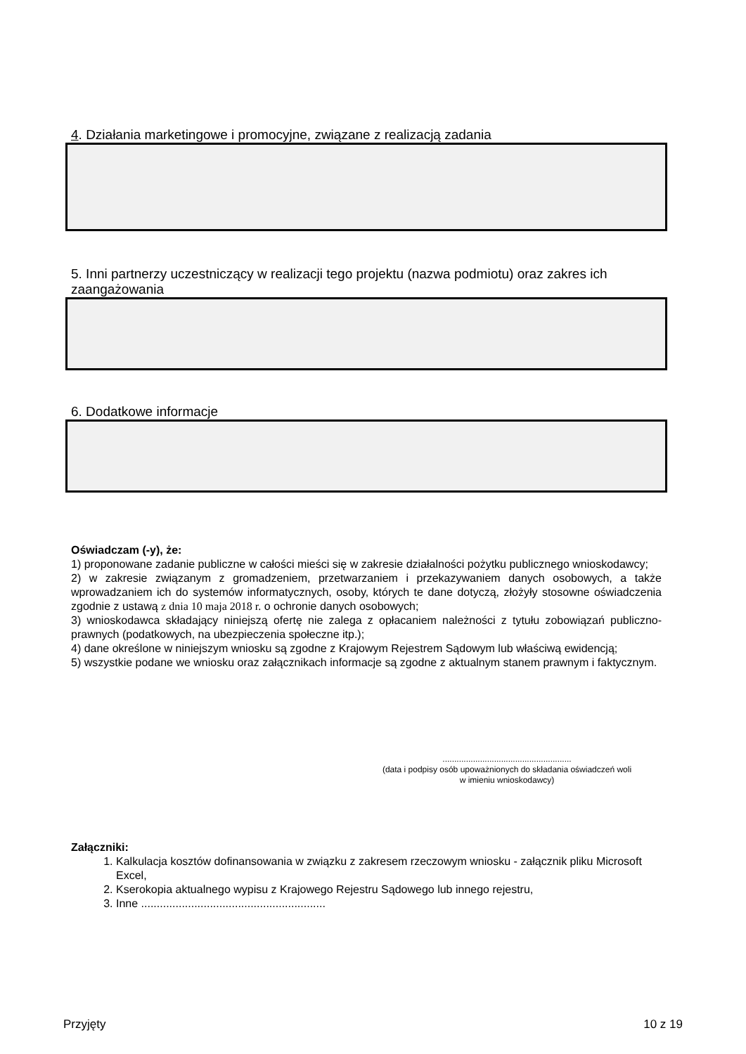4. Działania marketingowe i promocyjne, związane z realizacją zadania
5. Inni partnerzy uczestniczący w realizacji tego projektu (nazwa podmiotu) oraz zakres ich zaangażowania
6. Dodatkowe informacje
Oświadczam (-y), że:
1) proponowane zadanie publiczne w całości mieści się w zakresie działalności pożytku publicznego wnioskodawcy;
2) w zakresie związanym z gromadzeniem, przetwarzaniem i przekazywaniem danych osobowych, a także wprowadzaniem ich do systemów informatycznych, osoby, których te dane dotyczą, złożyły stosowne oświadczenia zgodnie z ustawą z dnia 10 maja 2018 r. o ochronie danych osobowych;
3) wnioskodawca składający niniejszą ofertę nie zalega z opłacaniem należności z tytułu zobowiązań publiczno-prawnych (podatkowych, na ubezpieczenia społeczne itp.);
4) dane określone w niniejszym wniosku są zgodne z Krajowym Rejestrem Sądowym lub właściwą ewidencją;
5) wszystkie podane we wniosku oraz załącznikach informacje są zgodne z aktualnym stanem prawnym i faktycznym.
.......................................................
(data i podpisy osób upoważnionych do składania oświadczeń woli
w imieniu wnioskodawcy)
Załączniki:
1. Kalkulacja kosztów dofinansowania w związku z zakresem rzeczowym wniosku - załącznik pliku Microsoft Excel,
2. Kserokopia aktualnego wypisu z Krajowego Rejestru Sądowego lub innego rejestru,
3. Inne ...........................................................
Przyjęty 10 z 19